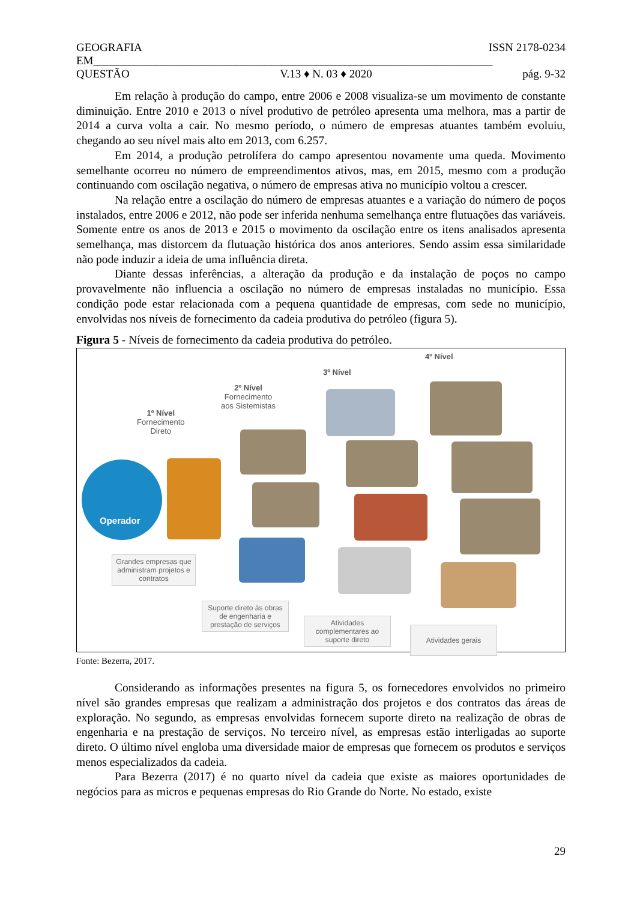GEOGRAFIA ISSN 2178-0234
EM______________________________________________________________________
QUESTÃO V.13 ♦ N. 03 ♦ 2020 pág. 9-32
Em relação à produção do campo, entre 2006 e 2008 visualiza-se um movimento de constante diminuição. Entre 2010 e 2013 o nível produtivo de petróleo apresenta uma melhora, mas a partir de 2014 a curva volta a cair. No mesmo período, o número de empresas atuantes também evoluiu, chegando ao seu nível mais alto em 2013, com 6.257.
Em 2014, a produção petrolífera do campo apresentou novamente uma queda. Movimento semelhante ocorreu no número de empreendimentos ativos, mas, em 2015, mesmo com a produção continuando com oscilação negativa, o número de empresas ativa no município voltou a crescer.
Na relação entre a oscilação do número de empresas atuantes e a variação do número de poços instalados, entre 2006 e 2012, não pode ser inferida nenhuma semelhança entre flutuações das variáveis. Somente entre os anos de 2013 e 2015 o movimento da oscilação entre os itens analisados apresenta semelhança, mas distorcem da flutuação histórica dos anos anteriores. Sendo assim essa similaridade não pode induzir a ideia de uma influência direta.
Diante dessas inferências, a alteração da produção e da instalação de poços no campo provavelmente não influencia a oscilação no número de empresas instaladas no município. Essa condição pode estar relacionada com a pequena quantidade de empresas, com sede no município, envolvidas nos níveis de fornecimento da cadeia produtiva do petróleo (figura 5).
Figura 5 - Níveis de fornecimento da cadeia produtiva do petróleo.
Operador
1º Nível
Fornecimento
Direto
2º Nível
Fornecimento
aos Sistemistas
3º Nível
4º Nível
Grandes empresas que administram projetos e contratos
Suporte direto às obras de engenharia e prestação de serviços
Atividades complementares ao suporte direto
Atividades gerais
Fonte: Bezerra, 2017.
Considerando as informações presentes na figura 5, os fornecedores envolvidos no primeiro nível são grandes empresas que realizam a administração dos projetos e dos contratos das áreas de exploração. No segundo, as empresas envolvidas fornecem suporte direto na realização de obras de engenharia e na prestação de serviços. No terceiro nível, as empresas estão interligadas ao suporte direto. O último nível engloba uma diversidade maior de empresas que fornecem os produtos e serviços menos especializados da cadeia.
Para Bezerra (2017) é no quarto nível da cadeia que existe as maiores oportunidades de negócios para as micros e pequenas empresas do Rio Grande do Norte. No estado, existe
29